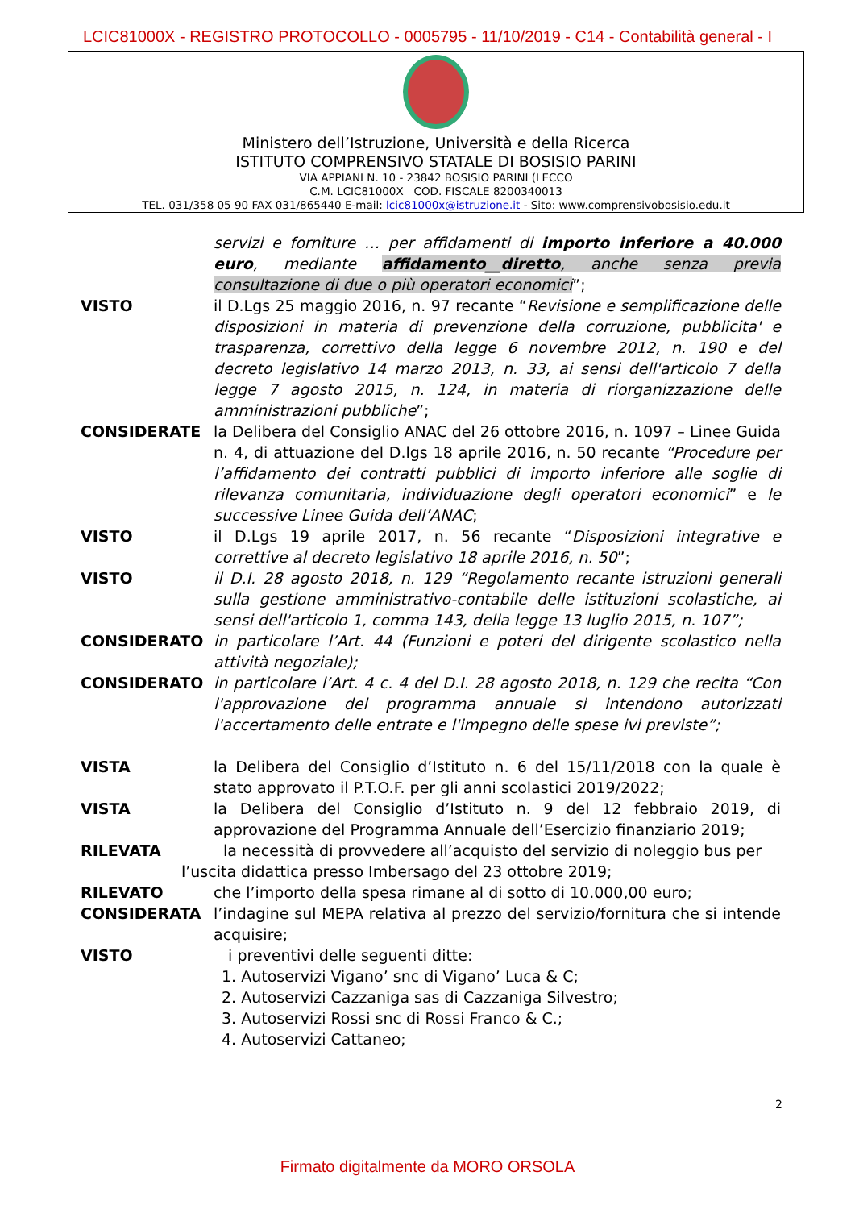LCIC81000X - REGISTRO PROTOCOLLO - 0005795 - 11/10/2019 - C14 - Contabilità general - I
Ministero dell’Istruzione, Università e della Ricerca
ISTITUTO COMPRENSIVO STATALE DI BOSISIO PARINI
VIA APPIANI N. 10 - 23842 BOSISIO PARINI (LECCO
C.M. LCIC81000X COD. FISCALE 8200340013
TEL. 031/358 05 90 FAX 031/865440 E-mail: lcic81000x@istruzione.it - Sito: www.comprensivobosisio.edu.it
servizi e forniture … per affidamenti di importo inferiore a 40.000 euro, mediante affidamento__diretto, anche senza previa consultazione di due o più operatori economici”;
VISTO il D.Lgs 25 maggio 2016, n. 97 recante “Revisione e semplificazione delle disposizioni in materia di prevenzione della corruzione, pubblicita' e trasparenza, correttivo della legge 6 novembre 2012, n. 190 e del decreto legislativo 14 marzo 2013, n. 33, ai sensi dell'articolo 7 della legge 7 agosto 2015, n. 124, in materia di riorganizzazione delle amministrazioni pubbliche”;
CONSIDERATE la Delibera del Consiglio ANAC del 26 ottobre 2016, n. 1097 – Linee Guida n. 4, di attuazione del D.lgs 18 aprile 2016, n. 50 recante “Procedure per l’affidamento dei contratti pubblici di importo inferiore alle soglie di rilevanza comunitaria, individuazione degli operatori economici” e le successive Linee Guida dell’ANAC;
VISTO il D.Lgs 19 aprile 2017, n. 56 recante “Disposizioni integrative e correttive al decreto legislativo 18 aprile 2016, n. 50”;
VISTO il D.I. 28 agosto 2018, n. 129 “Regolamento recante istruzioni generali sulla gestione amministrativo-contabile delle istituzioni scolastiche, ai sensi dell'articolo 1, comma 143, della legge 13 luglio 2015, n. 107”;
CONSIDERATO in particolare l’Art. 44 (Funzioni e poteri del dirigente scolastico nella attività negoziale);
CONSIDERATO in particolare l’Art. 4 c. 4 del D.I. 28 agosto 2018, n. 129 che recita “Con l'approvazione del programma annuale si intendono autorizzati l'accertamento delle entrate e l'impegno delle spese ivi previste”;
VISTA la Delibera del Consiglio d’Istituto n. 6 del 15/11/2018 con la quale è stato approvato il P.T.O.F. per gli anni scolastici 2019/2022;
VISTA la Delibera del Consiglio d’Istituto n. 9 del 12 febbraio 2019, di approvazione del Programma Annuale dell’Esercizio finanziario 2019;
RILEVATA la necessità di provvedere all’acquisto del servizio di noleggio bus per
l’uscita didattica presso Imbersago del 23 ottobre 2019;
RILEVATO che l’importo della spesa rimane al di sotto di 10.000,00 euro;
CONSIDERATA l’indagine sul MEPA relativa al prezzo del servizio/fornitura che si intende acquisire;
VISTO i preventivi delle seguenti ditte:
1. Autoservizi Vigano’ snc di Vigano’ Luca & C;
2. Autoservizi Cazzaniga sas di Cazzaniga Silvestro;
3. Autoservizi Rossi snc di Rossi Franco & C.;
4. Autoservizi Cattaneo;
2
Firmato digitalmente da MORO ORSOLA